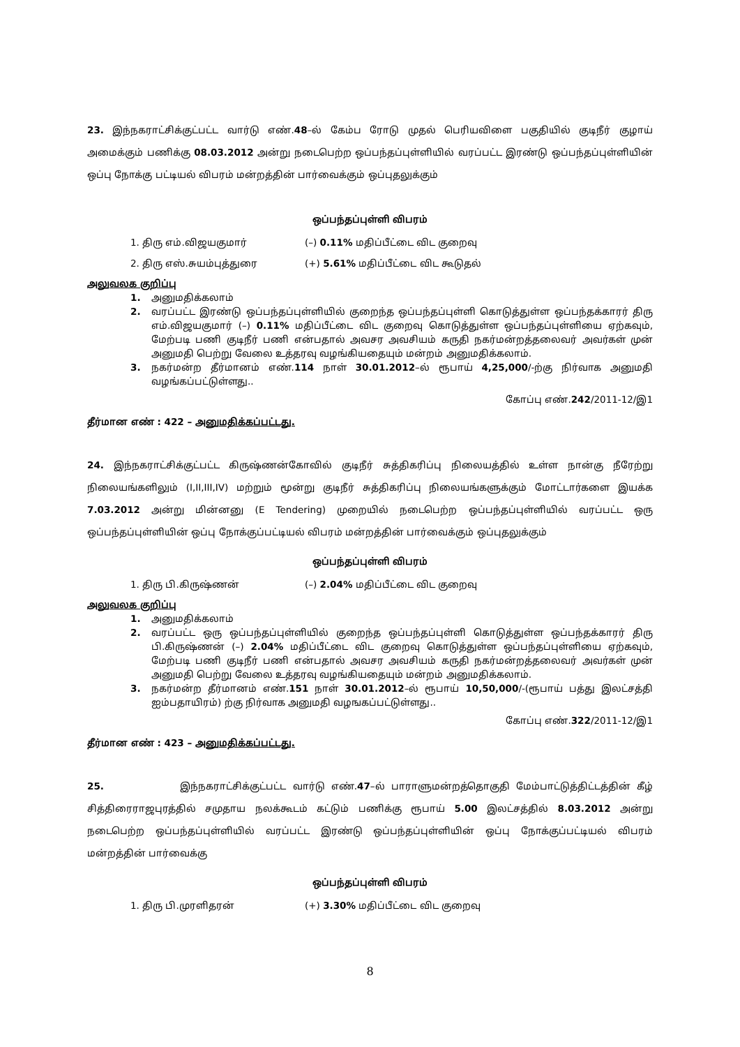23. இந்நகராட்சிக்குட்பட்ட வார்டு எண்.48–ல் கேம்ப ரோடு முதல் பெரியவிளை பகுதியில் குடிநீர் குழாய் அமைக்கும் பணிக்கு 08.03.2012 அன்று நடைபெற்ற ஒப்பந்தப்புள்ளியில் வரப்பட்ட இரண்டு ஒப்பந்தப்புள்ளியின் ஒப்பு நோக்கு பட்டியல் விபரம் மன்றத்தின் பார்வைக்கும் ஒப்புதலுக்கும்
ஒப்பந்தப்புள்ளி விபரம்
1. திரு எம்.விஜயகுமார் (–) 0.11% மதிப்பீட்டை விட குறைவு
2. திரு எஸ்.சுயம்புத்துரை (+) 5.61% மதிப்பீட்டை விட கூடுதல்
அலுவலக குறிப்பு
1. அனுமதிக்கலாம்
2. வரப்பட்ட இரண்டு ஒப்பந்தப்புள்ளியில் குறைந்த ஒப்பந்தப்புள்ளி கொடுத்துள்ள ஒப்பந்தக்காரர் திரு எம்.விஜயகுமார் (–) 0.11% மதிப்பீட்டை விட குறைவு கொடுத்துள்ள ஒப்பந்தப்புள்ளியை ஏற்கவும், மேற்படி பணி குடிநீர் பணி என்பதால் அவசர அவசியம் கருதி நகர்மன்றத்தலைவர் அவர்கள் முன் அனுமதி பெற்று வேலை உத்தரவு வழங்கியதையும் மன்றம் அனுமதிக்கலாம்.
3. நகர்மன்ற தீர்மானம் எண்.114 நாள் 30.01.2012–ல் ரூபாய் 4,25,000/-ற்கு நிர்வாக அனுமதி வழங்கப்பட்டுள்ளது..
கோப்பு எண்.242/2011-12/இ1
தீர்மான எண் : 422 – அனுமதிக்கப்பட்டது.
24. இந்நகராட்சிக்குட்பட்ட கிருஷ்ணன்கோவில் குடிநீர் சுத்திகரிப்பு நிலையத்தில் உள்ள நான்கு நீரேற்று நிலையங்களிலும் (I,II,III,IV) மற்றும் மூன்று குடிநீர் சுத்திகரிப்பு நிலையங்களுக்கும் மோட்டார்களை இயக்க 7.03.2012 அன்று மின்னனு (E Tendering) முறையில் நடைபெற்ற ஒப்பந்தப்புள்ளியில் வரப்பட்ட ஒரு ஒப்பந்தப்புள்ளியின் ஒப்பு நோக்குப்பட்டியல் விபரம் மன்றத்தின் பார்வைக்கும் ஒப்புதலுக்கும்
ஒப்பந்தப்புள்ளி விபரம்
1. திரு பி.கிருஷ்ணன் (–) 2.04% மதிப்பீட்டை விட குறைவு
அலுவலக குறிப்பு
1. அனுமதிக்கலாம்
2. வரப்பட்ட ஒரு ஒப்பந்தப்புள்ளியில் குறைந்த ஒப்பந்தப்புள்ளி கொடுத்துள்ள ஒப்பந்தக்காரர் திரு பி.கிருஷ்ணன் (–) 2.04% மதிப்பீட்டை விட குறைவு கொடுத்துள்ள ஒப்பந்தப்புள்ளியை ஏற்கவும், மேற்படி பணி குடிநீர் பணி என்பதால் அவசர அவசியம் கருதி நகர்மன்றத்தலைவர் அவர்கள் முன் அனுமதி பெற்று வேலை உத்தரவு வழங்கியதையும் மன்றம் அனுமதிக்கலாம்.
3. நகர்மன்ற தீர்மானம் எண்.151 நாள் 30.01.2012–ல் ரூபாய் 10,50,000/-(ரூபாய் பத்து இலட்சத்தி ஐம்பதாயிரம்) ற்கு நிர்வாக அனுமதி வழஙகப்பட்டுள்ளது..
கோப்பு எண்.322/2011-12/இ1
தீர்மான எண் : 423 – அனுமதிக்கப்பட்டது.
25. இந்நகராட்சிக்குட்பட்ட வார்டு எண்.47–ல் பாராளுமன்றத்தொகுதி மேம்பாட்டுத்திட்டத்தின் கீழ் சித்திரைராஜபுரத்தில் சமுதாய நலக்கூடம் கட்டும் பணிக்கு ரூபாய் 5.00 இலட்சத்தில் 8.03.2012 அன்று நடைபெற்ற ஒப்பந்தப்புள்ளியில் வரப்பட்ட இரண்டு ஒப்பந்தப்புள்ளியின் ஒப்பு நோக்குப்பட்டியல் விபரம் மன்றத்தின் பார்வைக்கு
ஒப்பந்தப்புள்ளி விபரம்
1. திரு பி.முரளிதரன் (+) 3.30% மதிப்பீட்டை விட குறைவு
8